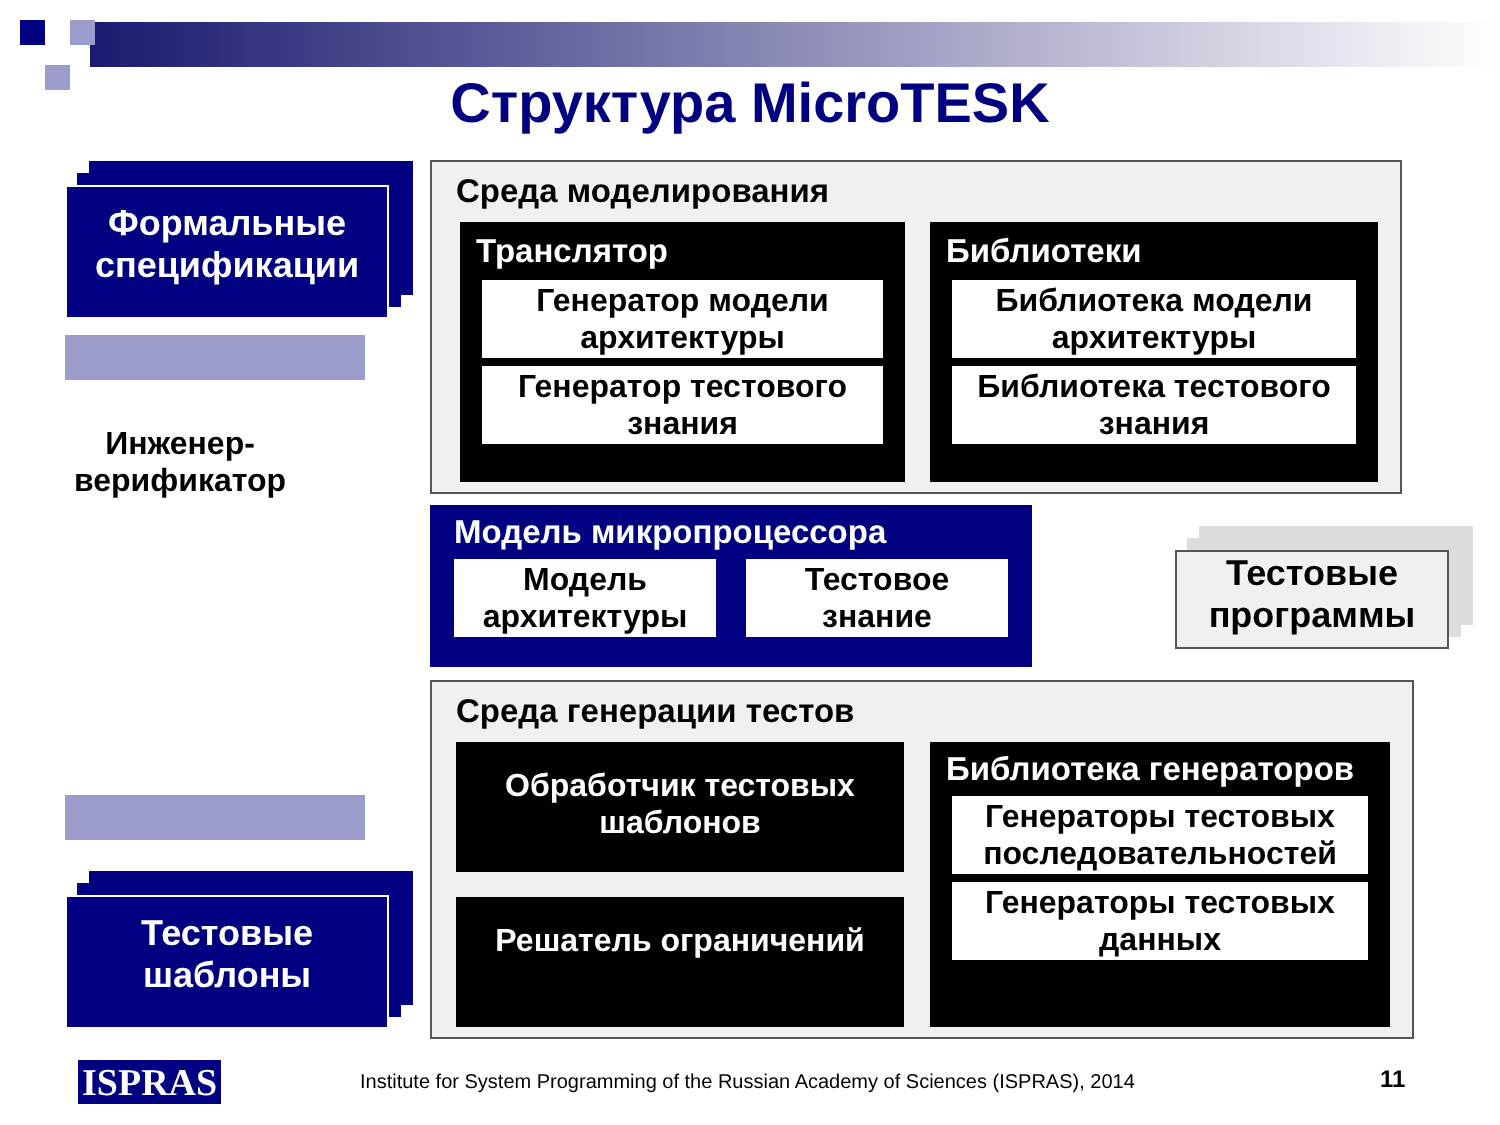Структура MicroTESK
Формальные спецификации
Инженер-верификатор
Тестовые шаблоны
Среда моделирования
Транслятор
Генератор модели архитектуры
Генератор тестового знания
Библиотеки
Библиотека модели архитектуры
Библиотека тестового знания
Модель микропроцессора
Модель архитектуры Тестовое знание
Тестовые программы
Среда генерации тестов
Обработчик тестовых шаблонов
Решатель ограничений
Библиотека генераторов
Генераторы тестовых последовательностей
Генераторы тестовых данных
ISPRAS
Institute for System Programming of the Russian Academy of Sciences (ISPRAS), 2014
11